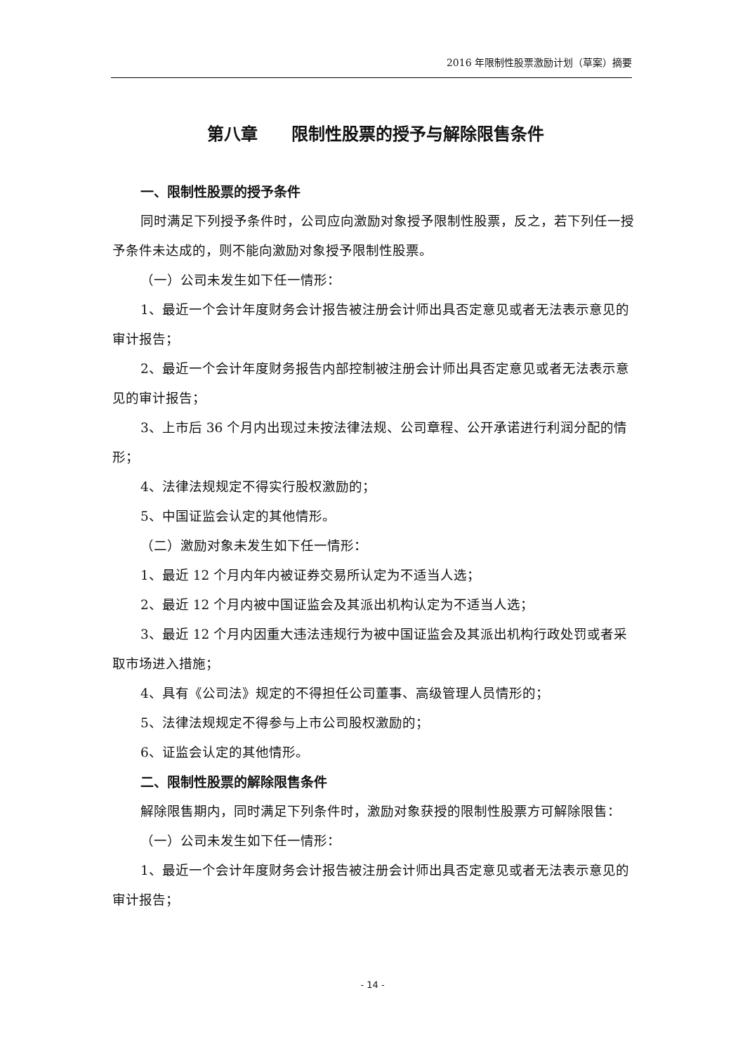2016 年限制性股票激励计划（草案）摘要
第八章　　限制性股票的授予与解除限售条件
一、限制性股票的授予条件
同时满足下列授予条件时，公司应向激励对象授予限制性股票，反之，若下列任一授予条件未达成的，则不能向激励对象授予限制性股票。
（一）公司未发生如下任一情形：
1、最近一个会计年度财务会计报告被注册会计师出具否定意见或者无法表示意见的审计报告；
2、最近一个会计年度财务报告内部控制被注册会计师出具否定意见或者无法表示意见的审计报告；
3、上市后 36 个月内出现过未按法律法规、公司章程、公开承诺进行利润分配的情形；
4、法律法规规定不得实行股权激励的；
5、中国证监会认定的其他情形。
（二）激励对象未发生如下任一情形：
1、最近 12 个月内年内被证券交易所认定为不适当人选；
2、最近 12 个月内被中国证监会及其派出机构认定为不适当人选；
3、最近 12 个月内因重大违法违规行为被中国证监会及其派出机构行政处罚或者采取市场进入措施；
4、具有《公司法》规定的不得担任公司董事、高级管理人员情形的；
5、法律法规规定不得参与上市公司股权激励的；
6、证监会认定的其他情形。
二、限制性股票的解除限售条件
解除限售期内，同时满足下列条件时，激励对象获授的限制性股票方可解除限售：
（一）公司未发生如下任一情形：
1、最近一个会计年度财务会计报告被注册会计师出具否定意见或者无法表示意见的审计报告；
- 14 -